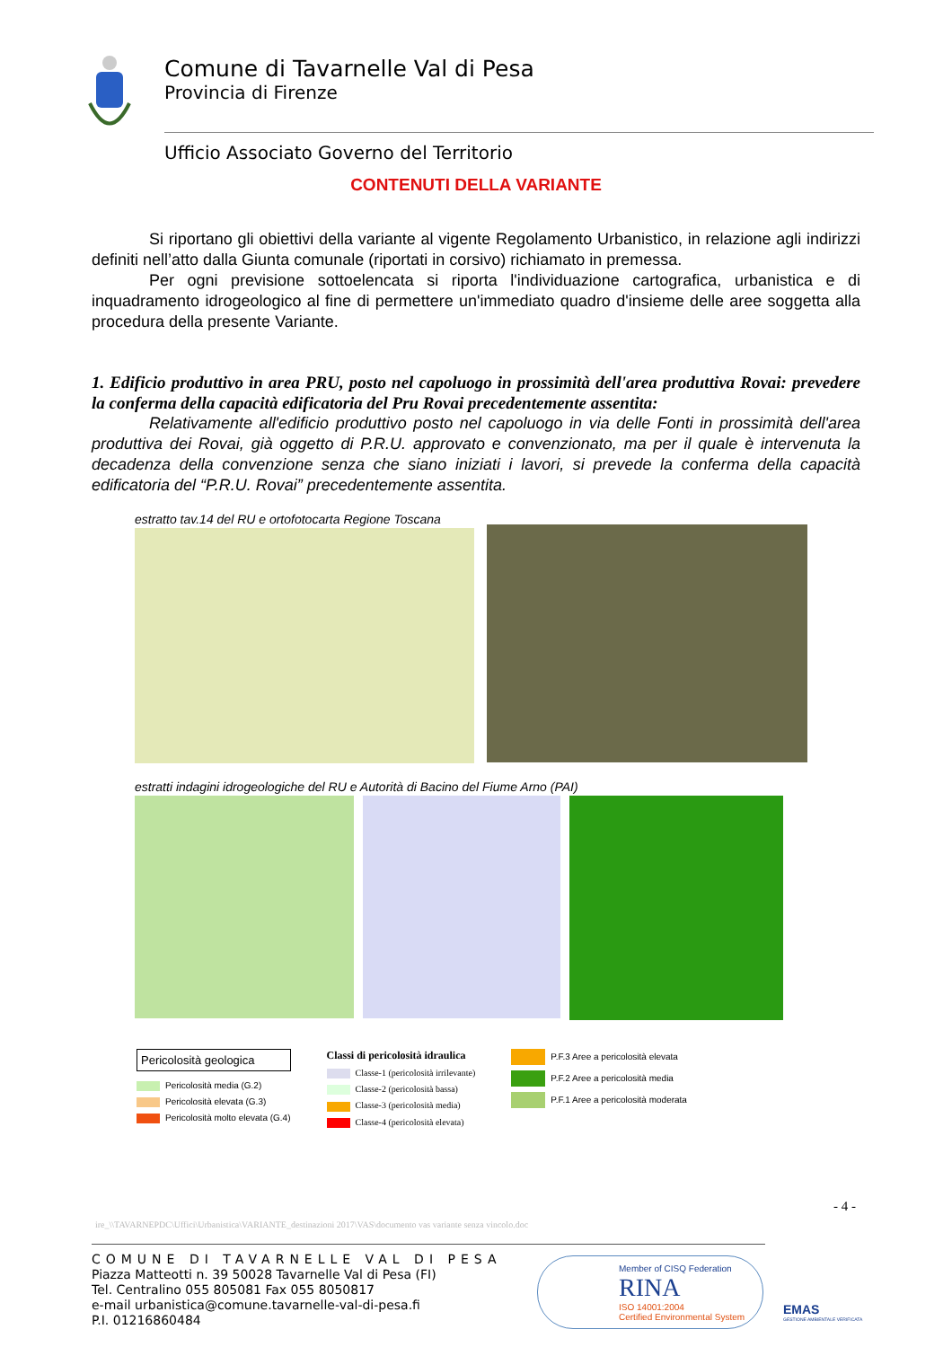Comune di Tavarnelle Val di Pesa
Provincia di Firenze
Ufficio Associato Governo del Territorio
CONTENUTI DELLA VARIANTE
Si riportano gli obiettivi della variante al vigente Regolamento Urbanistico, in relazione agli indirizzi definiti nell’atto dalla Giunta comunale (riportati in corsivo) richiamato in premessa.
Per ogni previsione sottoelencata si riporta l'individuazione cartografica, urbanistica e di inquadramento idrogeologico al fine di permettere un'immediato quadro d'insieme delle aree soggetta alla procedura della presente Variante.
1. Edificio produttivo in area PRU, posto nel capoluogo in prossimità dell'area produttiva Rovai: prevedere la conferma della capacità edificatoria del Pru Rovai precedentemente assentita:
Relativamente all'edificio produttivo posto nel capoluogo in via delle Fonti in prossimità dell'area produttiva dei Rovai, già oggetto di P.R.U. approvato e convenzionato, ma per il quale è intervenuta la decadenza della convenzione senza che siano iniziati i lavori, si prevede la conferma della capacità edificatoria del “P.R.U. Rovai” precedentemente assentita.
estratto tav.14 del RU e ortofotocarta Regione Toscana
estratti indagini idrogeologiche del RU e Autorità di Bacino del Fiume Arno (PAI)
Pericolosità geologica
Pericolosità media (G.2)
Pericolosità elevata (G.3)
Pericolosità molto elevata (G.4)
Classi di pericolosità idraulica
Classe-1 (pericolosità irrilevante)
Classe-2 (pericolosità bassa)
Classe-3 (pericolosità media)
Classe-4 (pericolosità elevata)
P.F.3 Aree a pericolosità elevata
P.F.2 Aree a pericolosità media
P.F.1 Aree a pericolosità moderata
- 4 -
ire_\\TAVARNEPDC\Uffici\Urbanistica\VARIANTE_destinazioni 2017\VAS\documento vas variante senza vincolo.doc
COMUNE DI TAVARNELLE VAL DI PESA
Piazza Matteotti n. 39 50028 Tavarnelle Val di Pesa (FI)
Tel. Centralino 055 805081 Fax 055 8050817
e-mail urbanistica@comune.tavarnelle-val-di-pesa.fi
P.I. 01216860484
Member of CISQ Federation
RINA
ISO 14001:2004
Certified Environmental System
EMAS
GESTIONE AMBIENTALE VERIFICATA